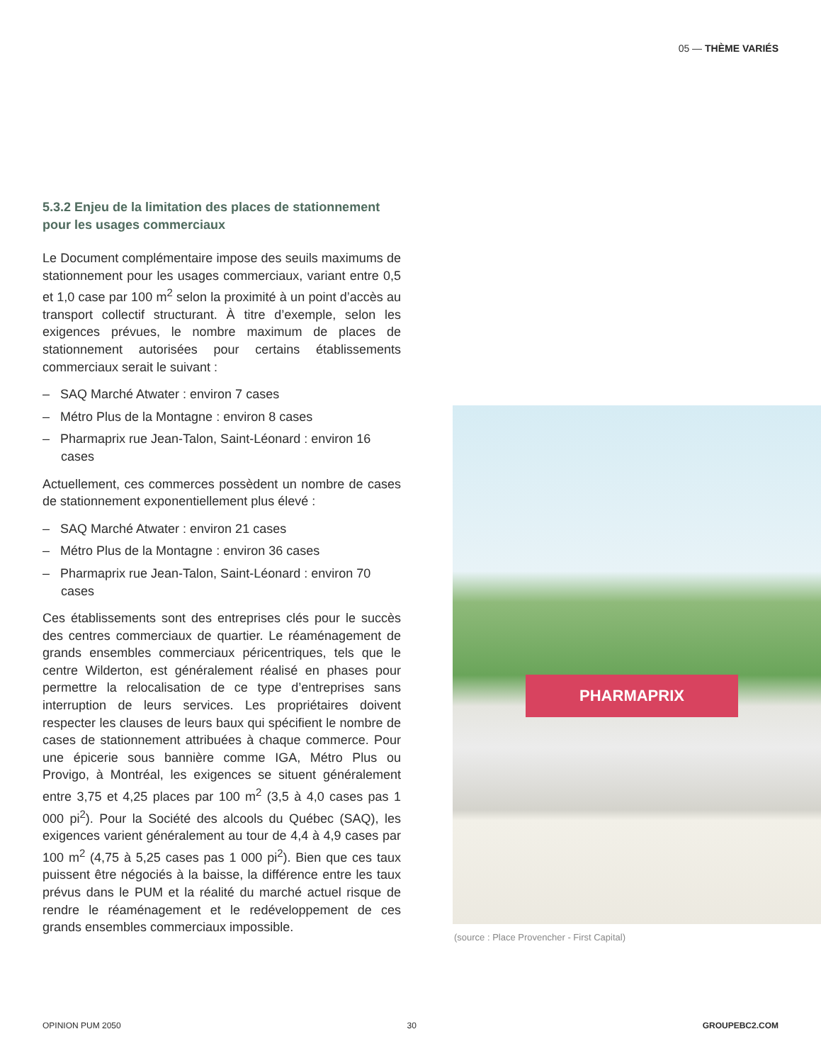05 — THÈME VARIÉS
5.3.2 Enjeu de la limitation des places de stationnement pour les usages commerciaux
Le Document complémentaire impose des seuils maximums de stationnement pour les usages commerciaux, variant entre 0,5 et 1,0 case par 100 m<sup>2</sup> selon la proximité à un point d’accès au transport collectif structurant. À titre d’exemple, selon les exigences prévues, le nombre maximum de places de stationnement autorisées pour certains établissements commerciaux serait le suivant :
– SAQ Marché Atwater : environ 7 cases
– Métro Plus de la Montagne : environ 8 cases
– Pharmaprix rue Jean-Talon, Saint-Léonard : environ 16 cases
Actuellement, ces commerces possèdent un nombre de cases de stationnement exponentiellement plus élevé :
– SAQ Marché Atwater : environ 21 cases
– Métro Plus de la Montagne : environ 36 cases
– Pharmaprix rue Jean-Talon, Saint-Léonard : environ 70 cases
Ces établissements sont des entreprises clés pour le succès des centres commerciaux de quartier. Le réaménagement de grands ensembles commerciaux péricentriques, tels que le centre Wilderton, est généralement réalisé en phases pour permettre la relocalisation de ce type d’entreprises sans interruption de leurs services. Les propriétaires doivent respecter les clauses de leurs baux qui spécifient le nombre de cases de stationnement attribuées à chaque commerce. Pour une épicerie sous bannière comme IGA, Métro Plus ou Provigo, à Montréal, les exigences se situent généralement entre 3,75 et 4,25 places par 100 m<sup>2</sup> (3,5 à 4,0 cases pas 1 000 pi<sup>2</sup>). Pour la Société des alcools du Québec (SAQ), les exigences varient généralement au tour de 4,4 à 4,9 cases par 100 m<sup>2</sup> (4,75 à 5,25 cases pas 1 000 pi<sup>2</sup>). Bien que ces taux puissent être négociés à la baisse, la différence entre les taux prévus dans le PUM et la réalité du marché actuel risque de rendre le réaménagement et le redéveloppement de ces grands ensembles commerciaux impossible.
PHARMAPRIX
(source : Place Provencher - First Capital)
OPINION PUM 2050 30 GROUPEBC2.COM